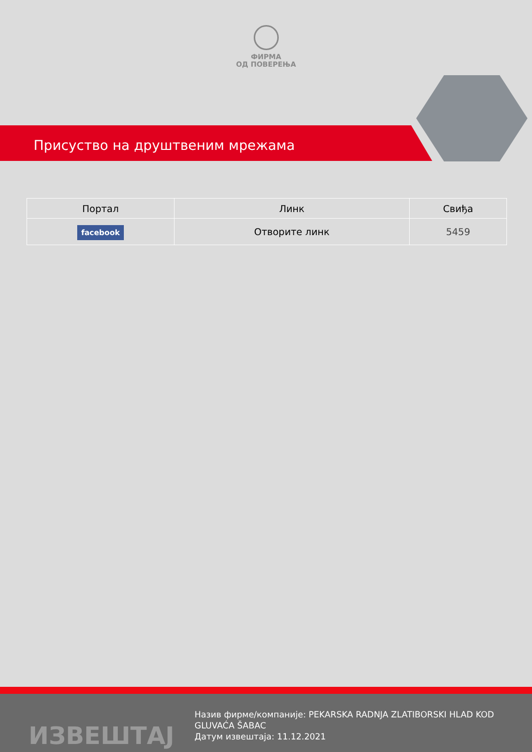ФИРМА
ОД ПОВЕРЕЊА
Присуство на друштвеним мрежама
| Портал | Линк | Свиђа |
| --- | --- | --- |
| facebook | Отворите линк | 5459 |
ИЗВЕШТАЈ
Назив фирме/компаније: PEKARSKA RADNJA ZLATIBORSKI HLAD KOD GLUVAĆA ŠABAC
Датум извештаја: 11.12.2021